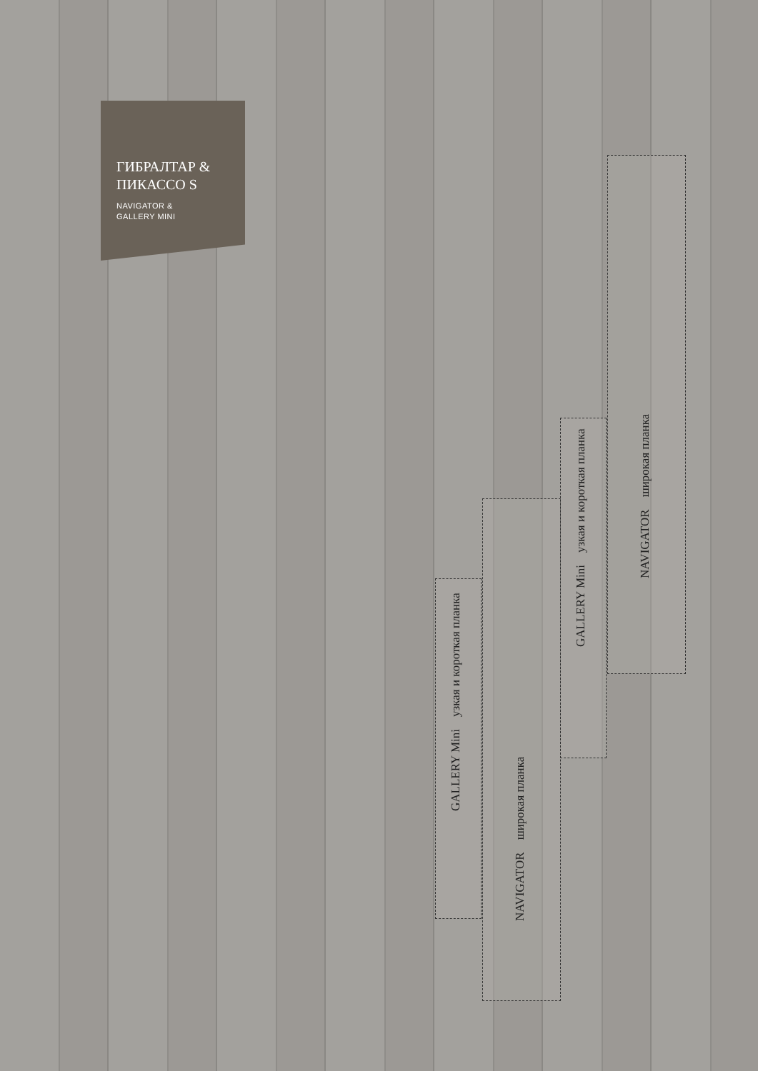ГИБРАЛТАР &
ПИКАССО S
NAVIGATOR &
GALLERY MINI
GALLERY Mini узкая и короткая планка
NAVIGATOR широкая планка
GALLERY Mini узкая и короткая планка
NAVIGATOR широкая планка